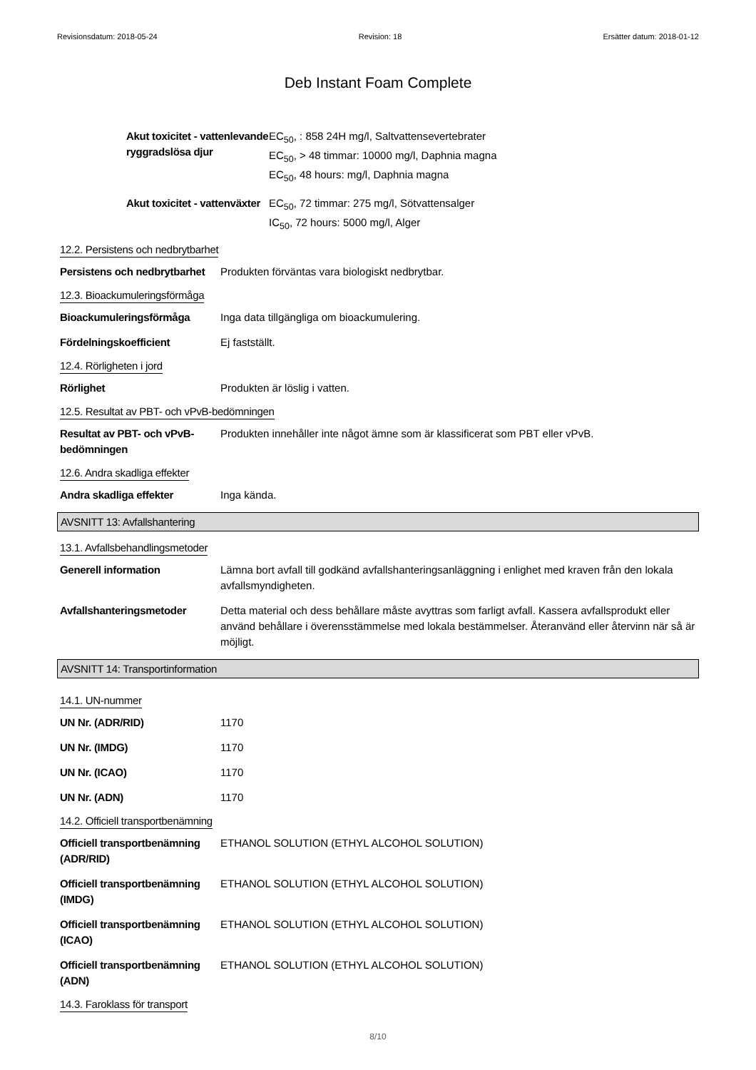Revisionsdatum: 2018-05-24 Revision: 18 Ersätter datum: 2018-01-12
Deb Instant Foam Complete
Akut toxicitet - vattenlevande ryggradslösa djur
EC<sub>50</sub>, : 858 24H mg/l, Saltvattensevertebrater
EC<sub>50</sub>, > 48 timmar: 10000 mg/l, Daphnia magna
EC<sub>50</sub>, 48 hours: mg/l, Daphnia magna
Akut toxicitet - vattenväxter
EC<sub>50</sub>, 72 timmar: 275 mg/l, Sötvattensalger
IC<sub>50</sub>, 72 hours: 5000 mg/l, Alger
12.2. Persistens och nedbrytbarhet
Persistens och nedbrytbarhet
Produkten förväntas vara biologiskt nedbrytbar.
12.3. Bioackumuleringsförmåga
Bioackumuleringsförmåga Inga data tillgängliga om bioackumulering.
Fördelningskoefficient Ej fastställt.
12.4. Rörligheten i jord
Rörlighet Produkten är löslig i vatten.
12.5. Resultat av PBT- och vPvB-bedömningen
Resultat av PBT- och vPvB-bedömningen
Produkten innehåller inte något ämne som är klassificerat som PBT eller vPvB.
12.6. Andra skadliga effekter
Andra skadliga effekter Inga kända.
AVSNITT 13: Avfallshantering
13.1. Avfallsbehandlingsmetoder
Generell information Lämna bort avfall till godkänd avfallshanteringsanläggning i enlighet med kraven från den lokala avfallsmyndigheten.
Avfallshanteringsmetoder Detta material och dess behållare måste avyttras som farligt avfall. Kassera avfallsprodukt eller använd behållare i överensstämmelse med lokala bestämmelser. Återanvänd eller återvinn när så är möjligt.
AVSNITT 14: Transportinformation
14.1. UN-nummer
UN Nr. (ADR/RID) 1170
UN Nr. (IMDG) 1170
UN Nr. (ICAO) 1170
UN Nr. (ADN) 1170
14.2. Officiell transportbenämning
Officiell transportbenämning (ADR/RID)
ETHANOL SOLUTION (ETHYL ALCOHOL SOLUTION)
Officiell transportbenämning (IMDG)
ETHANOL SOLUTION (ETHYL ALCOHOL SOLUTION)
Officiell transportbenämning (ICAO)
ETHANOL SOLUTION (ETHYL ALCOHOL SOLUTION)
Officiell transportbenämning (ADN)
ETHANOL SOLUTION (ETHYL ALCOHOL SOLUTION)
14.3. Faroklass för transport
8/10